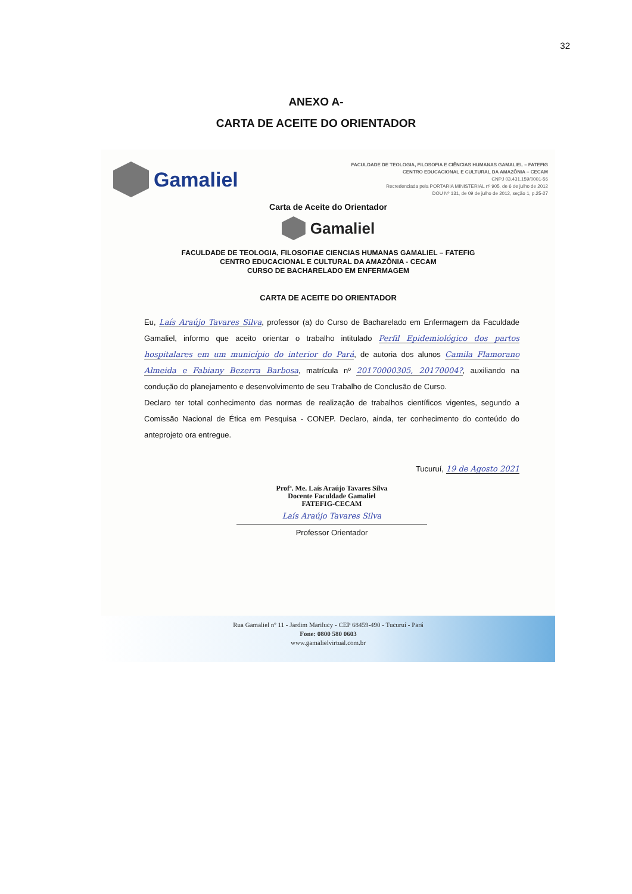32
ANEXO A-
CARTA DE ACEITE DO ORIENTADOR
Gamaliel
FACULDADE DE TEOLOGIA, FILOSOFIA E CIÊNCIAS HUMANAS GAMALIEL – FATEFIG
CENTRO EDUCACIONAL E CULTURAL DA AMAZÔNIA – CECAM
CNPJ 03.431.159/0001-56
Recredenciada pela PORTARIA MINISTERIAL nº 905, de 6 de julho de 2012
DOU Nº 131, de 09 de julho de 2012, seção 1, p.25-27
Carta de Aceite do Orientador
Gamaliel
FACULDADE DE TEOLOGIA, FILOSOFIAE CIENCIAS HUMANAS GAMALIEL – FATEFIG
CENTRO EDUCACIONAL E CULTURAL DA AMAZÔNIA - CECAM
CURSO DE BACHARELADO EM ENFERMAGEM
CARTA DE ACEITE DO ORIENTADOR
Eu, Laís Araújo Tavares Silva, professor (a) do Curso de Bacharelado em Enfermagem da Faculdade Gamaliel, informo que aceito orientar o trabalho intitulado Perfil Epidemiológico dos partos hospitalares em um município do interior do Pará, de autoria dos alunos Camila Flamorano Almeida e Fabiany Bezerra Barbosa, matrícula nº 20170000305, 20170004?, auxiliando na condução do planejamento e desenvolvimento de seu Trabalho de Conclusão de Curso.
Declaro ter total conhecimento das normas de realização de trabalhos científicos vigentes, segundo a Comissão Nacional de Ética em Pesquisa - CONEP. Declaro, ainda, ter conhecimento do conteúdo do anteprojeto ora entregue.
Tucuruí, 19 de Agosto 2021
Profª. Me. Laís Araújo Tavares Silva
Docente Faculdade Gamaliel
FATEFIG-CECAM
Laís Araújo Tavares Silva
Professor Orientador
Rua Gamaliel nº 11 - Jardim Marilucy - CEP 68459-490 - Tucuruí - Pará
Fone: 0800 580 0603
www.gamalielvirtual.com.br